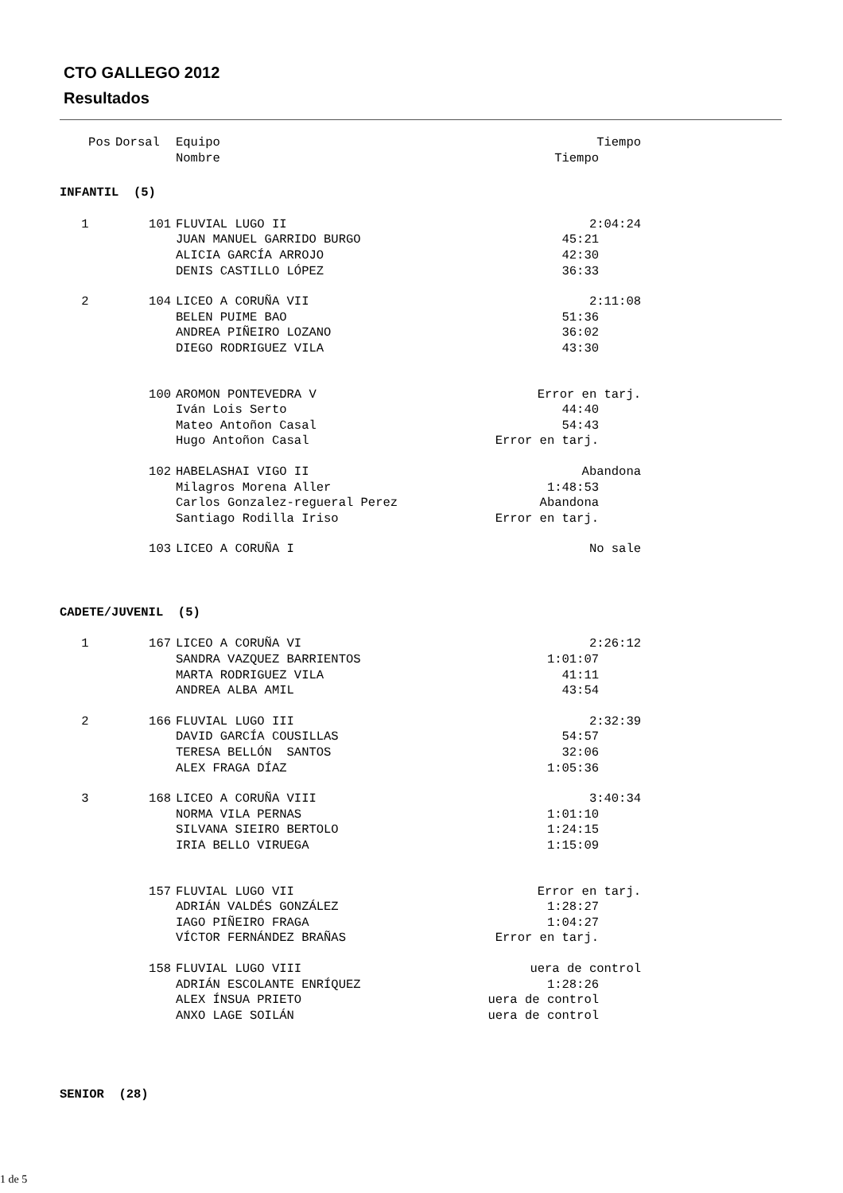CTO GALLEGO 2012
Resultados
| Pos | Dorsal | Equipo | Tiempo |
| --- | --- | --- | --- |
| | | Nombre | Tiempo |
| INFANTIL (5) | | | |
| 1 | 101 | FLUVIAL LUGO II | 2:04:24 |
| | | JUAN MANUEL GARRIDO BURGO | 45:21 |
| | | ALICIA GARCÍA ARROJO | 42:30 |
| | | DENIS CASTILLO LÓPEZ | 36:33 |
| 2 | 104 | LICEO A CORUÑA VII | 2:11:08 |
| | | BELEN PUIME BAO | 51:36 |
| | | ANDREA PIÑEIRO LOZANO | 36:02 |
| | | DIEGO RODRIGUEZ VILA | 43:30 |
| | 100 | AROMON PONTEVEDRA V | Error en tarj. |
| | | Iván Lois Serto | 44:40 |
| | | Mateo Antoñon Casal | 54:43 |
| | | Hugo Antoñon Casal | Error en tarj. |
| | 102 | HABELASHAI VIGO II | Abandona |
| | | Milagros Morena Aller | 1:48:53 |
| | | Carlos Gonzalez-regueral Perez | Abandona |
| | | Santiago Rodilla Iriso | Error en tarj. |
| | 103 | LICEO A CORUÑA I | No sale |
| CADETE/JUVENIL (5) | | | |
| 1 | 167 | LICEO A CORUÑA VI | 2:26:12 |
| | | SANDRA VAZQUEZ BARRIENTOS | 1:01:07 |
| | | MARTA RODRIGUEZ VILA | 41:11 |
| | | ANDREA ALBA AMIL | 43:54 |
| 2 | 166 | FLUVIAL LUGO III | 2:32:39 |
| | | DAVID GARCÍA COUSILLAS | 54:57 |
| | | TERESA BELLÓN SANTOS | 32:06 |
| | | ALEX FRAGA DÍAZ | 1:05:36 |
| 3 | 168 | LICEO A CORUÑA VIII | 3:40:34 |
| | | NORMA VILA PERNAS | 1:01:10 |
| | | SILVANA SIEIRO BERTOLO | 1:24:15 |
| | | IRIA BELLO VIRUEGA | 1:15:09 |
| | 157 | FLUVIAL LUGO VII | Error en tarj. |
| | | ADRIÁN VALDÉS GONZÁLEZ | 1:28:27 |
| | | IAGO PIÑEIRO FRAGA | 1:04:27 |
| | | VÍCTOR FERNÁNDEZ BRAÑAS | Error en tarj. |
| | 158 | FLUVIAL LUGO VIII | uera de control |
| | | ADRIÁN ESCOLANTE ENRÍQUEZ | 1:28:26 |
| | | ALEX ÍNSUA PRIETO | uera de control |
| | | ANXO LAGE SOILÁN | uera de control |
| SENIOR (28) | | | |
1 de 5